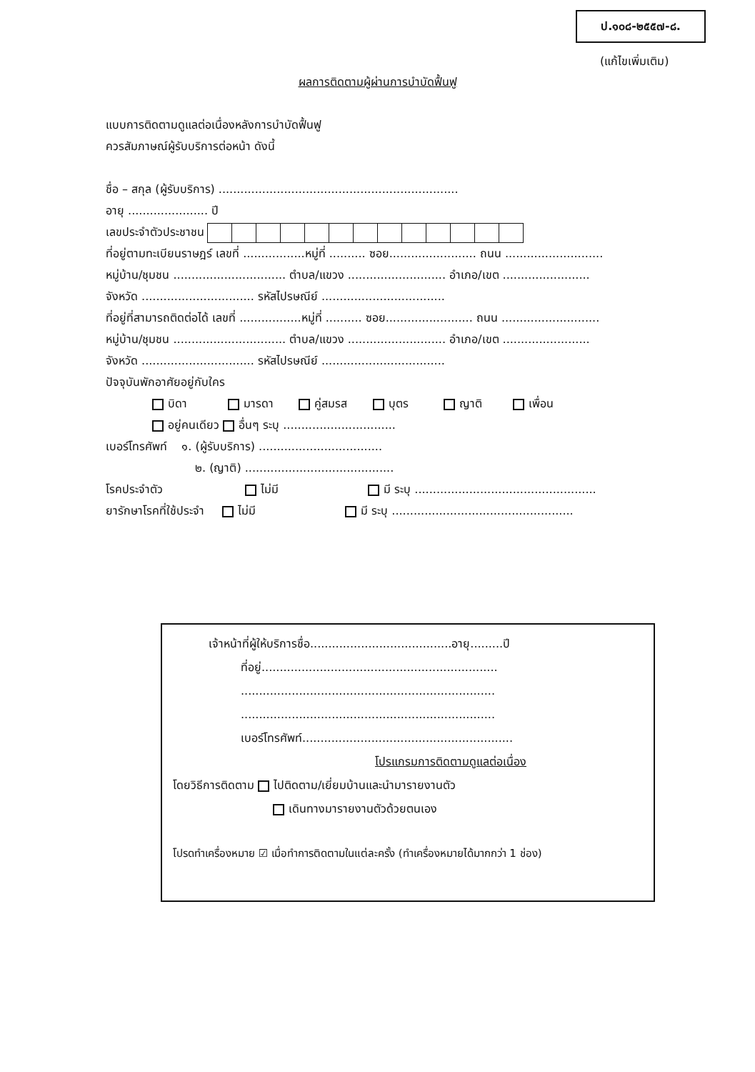ป.๑๐๘-๒๕๕๗-๘.
(แก้ไขเพิ่มเติม)
ผลการติดตามผู้ผ่านการบำบัดฟื้นฟู
แบบการติดตามดูแลต่อเนื่องหลังการบำบัดฟื้นฟู
ควรสัมภาษณ์ผู้รับบริการต่อหน้า ดังนี้
ชื่อ – สกุล (ผู้รับบริการ) ..................................................................
อายุ ...................... ปี
เลขประจำตัวประชาชน
ที่อยู่ตามทะเบียนราษฎร์ เลขที่ .................หมู่ที่ .......... ซอย........................ ถนน ...........................
หมู่บ้าน/ชุมชน ............................... ตำบล/แขวง ........................... อำเภอ/เขต ........................
จังหวัด ............................... รหัสไปรษณีย์ ..................................
ที่อยู่ที่สามารถติดต่อได้ เลขที่ .................หมู่ที่ .......... ซอย........................ ถนน ...........................
หมู่บ้าน/ชุมชน ............................... ตำบล/แขวง ........................... อำเภอ/เขต ........................
จังหวัด ............................... รหัสไปรษณีย์ ..................................
ปัจจุบันพักอาศัยอยู่กับใคร
บิดา มารดา คู่สมรส บุตร ญาติ เพื่อน
อยู่คนเดียว อื่นๆ ระบุ ...............................
เบอร์โทรศัพท์ ๑. (ผู้รับบริการ) ..................................
๒. (ญาติ) .........................................
โรคประจำตัว ไม่มี มี ระบุ ..................................................
ยารักษาโรคที่ใช้ประจำ ไม่มี มี ระบุ ..................................................
เจ้าหน้าที่ผู้ให้บริการชื่อ.......................................อายุ.........ปี
ที่อยู่.................................................................
......................................................................
......................................................................
เบอร์โทรศัพท์..........................................................
โปรแกรมการติดตามดูแลต่อเนื่อง
โดยวิธีการติดตาม ไปติดตาม/เยี่ยมบ้านและนำมารายงานตัว
เดินทางมารายงานตัวด้วยตนเอง
โปรดทำเครื่องหมาย ☑ เมื่อทำการติดตามในแต่ละครั้ง (ทำเครื่องหมายได้มากกว่า 1 ช่อง)